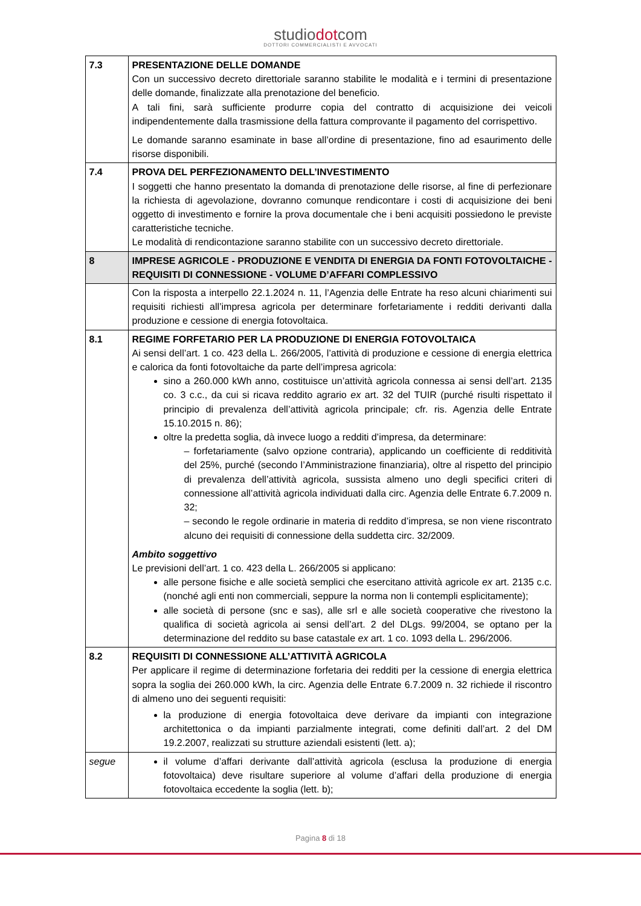studiodotcom
DOTTORI COMMERCIALISTI E AVVOCATI
| 7.3 | PRESENTAZIONE DELLE DOMANDE Con un successivo decreto direttoriale saranno stabilite le modalità e i termini di presentazione delle domande, finalizzate alla prenotazione del beneficio. A tali fini, sarà sufficiente produrre copia del contratto di acquisizione dei veicoli indipendentemente dalla trasmissione della fattura comprovante il pagamento del corrispettivo. Le domande saranno esaminate in base all’ordine di presentazione, fino ad esaurimento delle risorse disponibili. |
| 7.4 | PROVA DEL PERFEZIONAMENTO DELL’INVESTIMENTO I soggetti che hanno presentato la domanda di prenotazione delle risorse, al fine di perfezionare la richiesta di agevolazione, dovranno comunque rendicontare i costi di acquisizione dei beni oggetto di investimento e fornire la prova documentale che i beni acquisiti possiedono le previste caratteristiche tecniche. Le modalità di rendicontazione saranno stabilite con un successivo decreto direttoriale. |
| 8 | IMPRESE AGRICOLE - PRODUZIONE E VENDITA DI ENERGIA DA FONTI FOTOVOLTAICHE - REQUISITI DI CONNESSIONE - VOLUME D’AFFARI COMPLESSIVO |
| | Con la risposta a interpello 22.1.2024 n. 11, l’Agenzia delle Entrate ha reso alcuni chiarimenti sui requisiti richiesti all’impresa agricola per determinare forfetariamente i redditi derivanti dalla produzione e cessione di energia fotovoltaica. |
| 8.1 | REGIME FORFETARIO PER LA PRODUZIONE DI ENERGIA FOTOVOLTAICA Ai sensi dell’art. 1 co. 423 della L. 266/2005, l’attività di produzione e cessione di energia elettrica e calorica da fonti fotovoltaiche da parte dell’impresa agricola: sino a 260.000 kWh anno, costituisce un’attività agricola connessa ai sensi dell’art. 2135 co. 3 c.c., da cui si ricava reddito agrario ex art. 32 del TUIR (purché risulti rispettato il principio di prevalenza dell’attività agricola principale; cfr. ris. Agenzia delle Entrate 15.10.2015 n. 86); oltre la predetta soglia, dà invece luogo a redditi d’impresa, da determinare: – forfetariamente (salvo opzione contraria), applicando un coefficiente di redditività del 25%, purché (secondo l’Amministrazione finanziaria), oltre al rispetto del principio di prevalenza dell’attività agricola, sussista almeno uno degli specifici criteri di connessione all’attività agricola individuati dalla circ. Agenzia delle Entrate 6.7.2009 n. 32; – secondo le regole ordinarie in materia di reddito d’impresa, se non viene riscontrato alcuno dei requisiti di connessione della suddetta circ. 32/2009. Ambito soggettivo Le previsioni dell’art. 1 co. 423 della L. 266/2005 si applicano: alle persone fisiche e alle società semplici che esercitano attività agricole ex art. 2135 c.c. (nonché agli enti non commerciali, seppure la norma non li contempli esplicitamente); alle società di persone (snc e sas), alle srl e alle società cooperative che rivestono la qualifica di società agricola ai sensi dell’art. 2 del DLgs. 99/2004, se optano per la determinazione del reddito su base catastale ex art. 1 co. 1093 della L. 296/2006. |
| 8.2 | REQUISITI DI CONNESSIONE ALL’ATTIVITÀ AGRICOLA Per applicare il regime di determinazione forfetaria dei redditi per la cessione di energia elettrica sopra la soglia dei 260.000 kWh, la circ. Agenzia delle Entrate 6.7.2009 n. 32 richiede il riscontro di almeno uno dei seguenti requisiti: la produzione di energia fotovoltaica deve derivare da impianti con integrazione architettonica o da impianti parzialmente integrati, come definiti dall’art. 2 del DM 19.2.2007, realizzati su strutture aziendali esistenti (lett. a); |
| segue | il volume d’affari derivante dall’attività agricola (esclusa la produzione di energia fotovoltaica) deve risultare superiore al volume d’affari della produzione di energia fotovoltaica eccedente la soglia (lett. b); |
Pagina 8 di 18